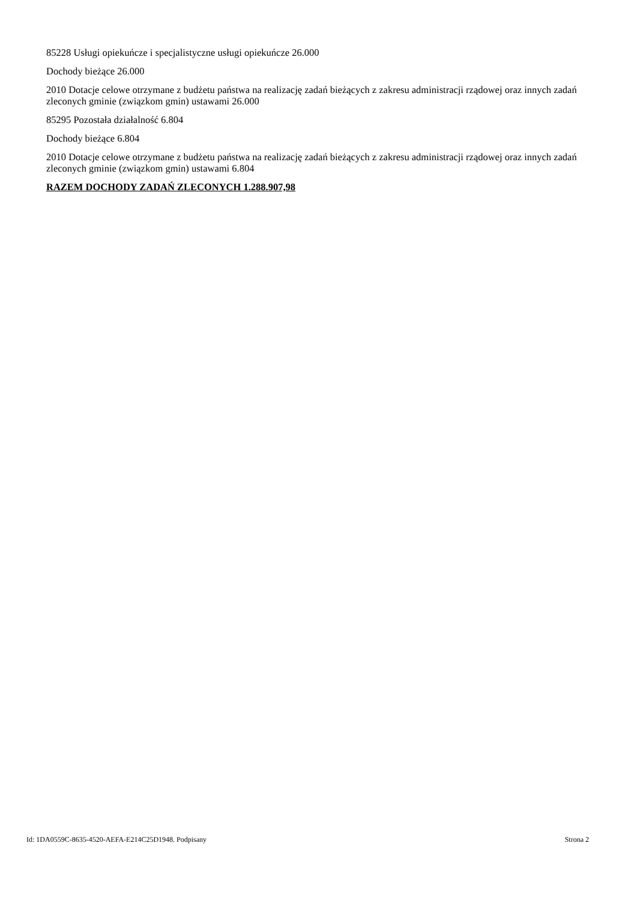85228 Usługi opiekuńcze i specjalistyczne usługi opiekuńcze 26.000
Dochody bieżące 26.000
2010 Dotacje celowe otrzymane z budżetu państwa na realizację zadań bieżących z zakresu administracji rządowej oraz innych zadań zleconych gminie (związkom gmin) ustawami 26.000
85295 Pozostała działalność 6.804
Dochody bieżące 6.804
2010 Dotacje celowe otrzymane z budżetu państwa na realizację zadań bieżących z zakresu administracji rządowej oraz innych zadań zleconych gminie (związkom gmin) ustawami 6.804
RAZEM DOCHODY ZADAŃ ZLECONYCH 1.288.907,98
Id: 1DA0559C-8635-4520-AEFA-E214C25D1948. Podpisany Strona 2